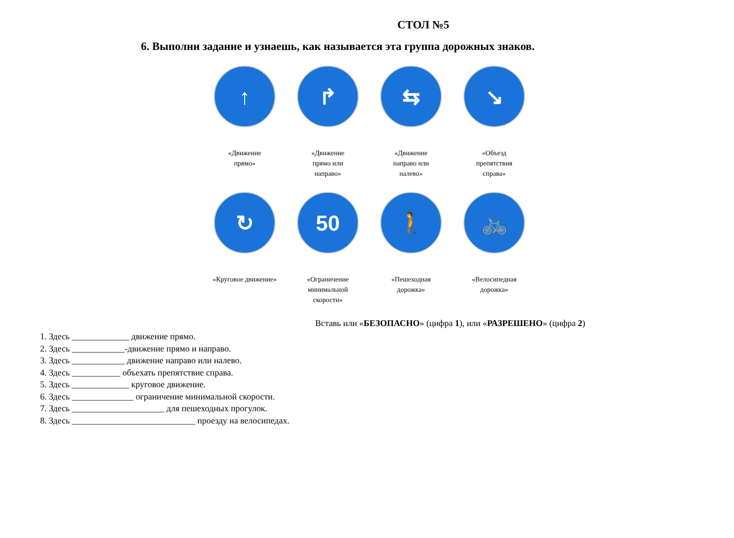СТОЛ №5
6. Выполни задание и узнаешь, как называется эта группа дорожных знаков.
↑
«Движение
прямо»
↱
«Движение
прямо или
направо»
⇆
«Движение
направо или
налево»
↘
«Объезд
препятствия
справа»
↻
«Круговое движение»
50
«Ограничение
минимальной
скорости»
🚶
«Пешеходная
дорожка»
🚲
«Велосипедная
дорожка»
Вставь или «БЕЗОПАСНО» (цифра 1), или «РАЗРЕШЕНО» (цифра 2)
1. Здесь _____________ движение прямо.
2. Здесь ____________-движение прямо и направо.
3. Здесь ____________ движение направо или налево.
4. Здесь ___________ объехать препятствие справа.
5. Здесь _____________ круговое движение.
6. Здесь ______________ ограничение минимальной скорости.
7. Здесь _____________________ для пешеходных прогулок.
8. Здесь ____________________________ проезду на велосипедах.